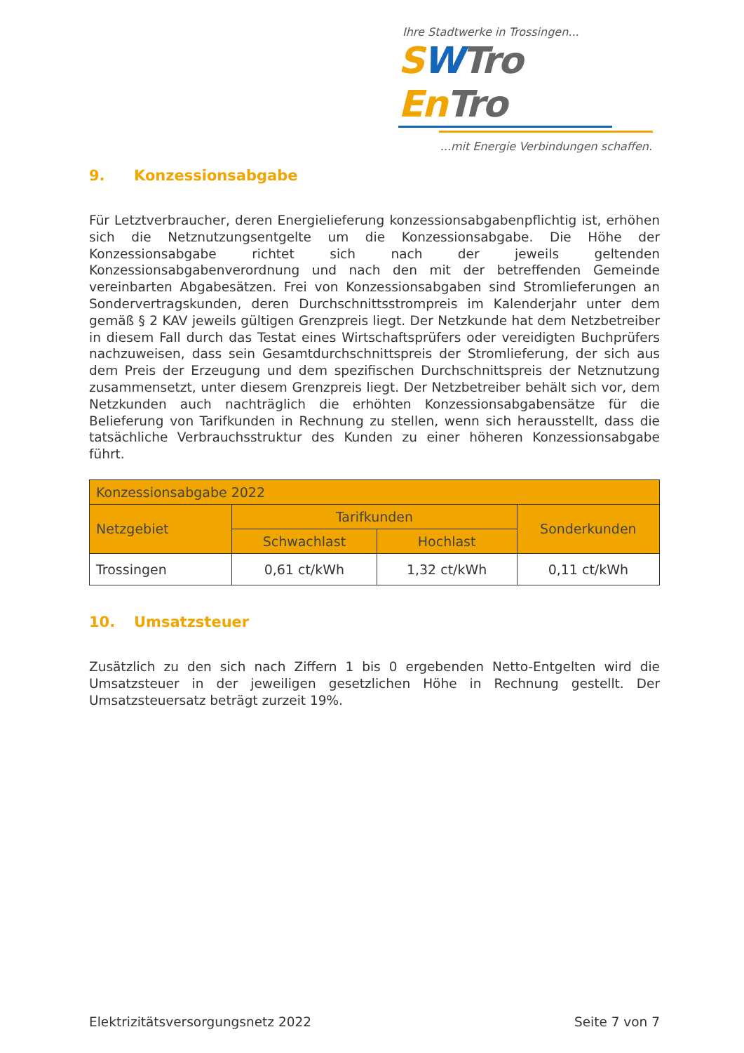Ihre Stadtwerke in Trossingen...
SWTro En Tro
...mit Energie Verbindungen schaffen.
9. Konzessionsabgabe
Für Letztverbraucher, deren Energielieferung konzessionsabgabenpflichtig ist, erhöhen sich die Netznutzungsentgelte um die Konzessionsabgabe. Die Höhe der Konzessionsabgabe richtet sich nach der jeweils geltenden Konzessionsabgabenverordnung und nach den mit der betreffenden Gemeinde vereinbarten Abgabesätzen. Frei von Konzessionsabgaben sind Stromlieferungen an Sondervertragskunden, deren Durchschnittsstrompreis im Kalenderjahr unter dem gemäß § 2 KAV jeweils gültigen Grenzpreis liegt. Der Netzkunde hat dem Netzbetreiber in diesem Fall durch das Testat eines Wirtschaftsprüfers oder vereidigten Buchprüfers nachzuweisen, dass sein Gesamtdurchschnittspreis der Stromlieferung, der sich aus dem Preis der Erzeugung und dem spezifischen Durchschnittspreis der Netznutzung zusammensetzt, unter diesem Grenzpreis liegt. Der Netzbetreiber behält sich vor, dem Netzkunden auch nachträglich die erhöhten Konzessionsabgabensätze für die Belieferung von Tarifkunden in Rechnung zu stellen, wenn sich herausstellt, dass die tatsächliche Verbrauchsstruktur des Kunden zu einer höheren Konzessionsabgabe führt.
| Konzessionsabgabe 2022 | | | |
| --- | --- | --- | --- |
| Netzgebiet | Tarifkunden | | Sonderkunden |
| | Schwachlast | Hochlast | |
| Trossingen | 0,61 ct/kWh | 1,32 ct/kWh | 0,11 ct/kWh |
10. Umsatzsteuer
Zusätzlich zu den sich nach Ziffern 1 bis 0 ergebenden Netto-Entgelten wird die Umsatzsteuer in der jeweiligen gesetzlichen Höhe in Rechnung gestellt. Der Umsatzsteuersatz beträgt zurzeit 19%.
Elektrizitätsversorgungsnetz 2022 Seite 7 von 7